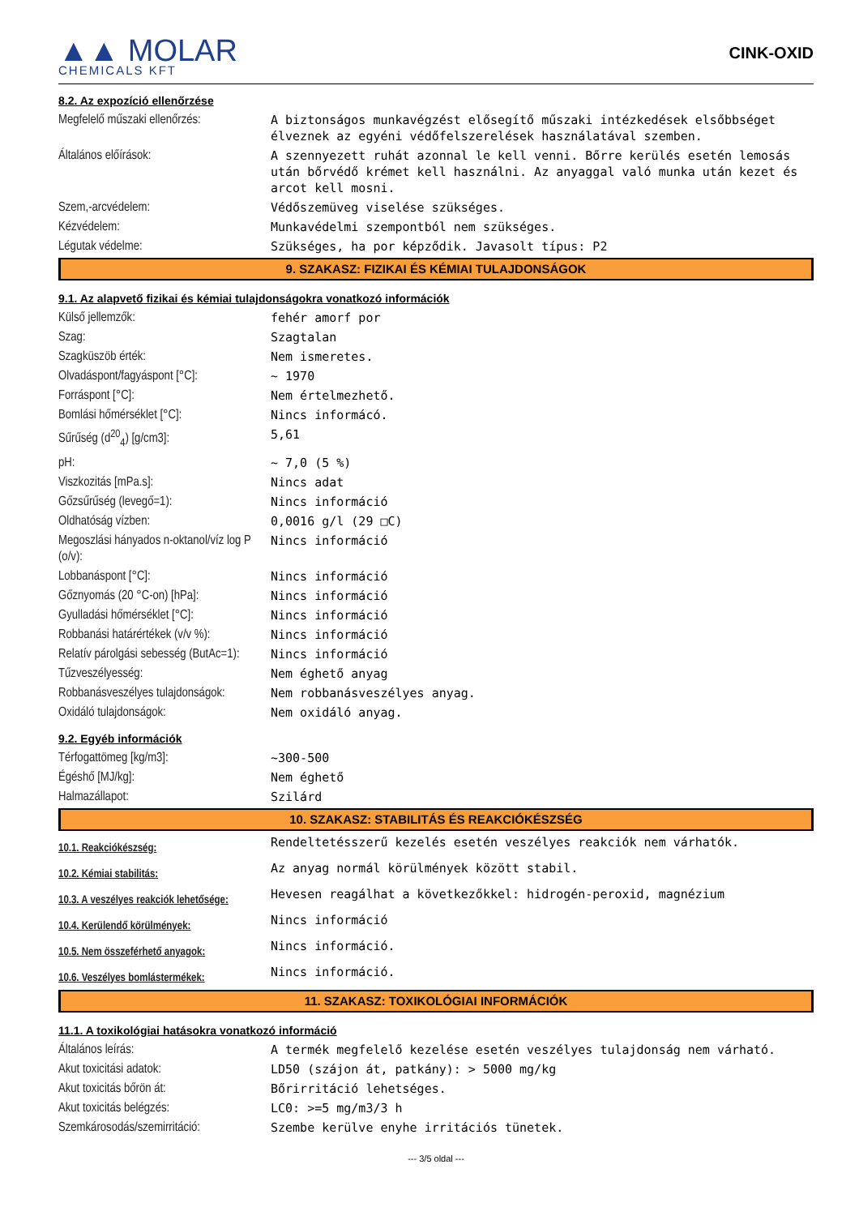▲▲ MOLAR
CHEMICALS KFT
CINK-OXID
| 8.2. Az expozíció ellenőrzése | |
| Megfelelő műszaki ellenőrzés: | A biztonságos munkavégzést elősegítő műszaki intézkedések elsőbbséget élveznek az egyéni védőfelszerelések használatával szemben. |
| Általános előírások: | A szennyezett ruhát azonnal le kell venni. Bőrre kerülés esetén lemosás után bőrvédő krémet kell használni. Az anyaggal való munka után kezet és arcot kell mosni. |
| Szem,-arcvédelem: | Védőszemüveg viselése szükséges. |
| Kézvédelem: | Munkavédelmi szempontból nem szükséges. |
| Légutak védelme: | Szükséges, ha por képződik. Javasolt típus: P2 |
| 9. SZAKASZ: FIZIKAI ÉS KÉMIAI TULAJDONSÁGOK | |
| 9.1. Az alapvető fizikai és kémiai tulajdonságokra vonatkozó információk | |
| Külső jellemzők: | fehér amorf por |
| Szag: | Szagtalan |
| Szagküszöb érték: | Nem ismeretes. |
| Olvadáspont/fagyáspont [°C]: | ~ 1970 |
| Forráspont [°C]: | Nem értelmezhető. |
| Bomlási hőmérséklet [°C]: | Nincs informácó. |
| Sűrűség (d<sup>20</sup><sub>4</sub>) [g/cm3]: | 5,61 |
| pH: | ~ 7,0 (5 %) |
| Viszkozitás [mPa.s]: | Nincs adat |
| Gőzsűrűség (levegő=1): | Nincs információ |
| Oldhatóság vízben: | 0,0016 g/l (29 □C) |
| Megoszlási hányados n-oktanol/víz log P (o/v): | Nincs információ |
| Lobbanáspont [°C]: | Nincs információ |
| Gőznyomás (20 °C-on) [hPa]: | Nincs információ |
| Gyulladási hőmérséklet [°C]: | Nincs információ |
| Robbanási határértékek (v/v %): | Nincs információ |
| Relatív párolgási sebesség (ButAc=1): | Nincs információ |
| Tűzveszélyesség: | Nem éghető anyag |
| Robbanásveszélyes tulajdonságok: | Nem robbanásveszélyes anyag. |
| Oxidáló tulajdonságok: | Nem oxidáló anyag. |
| 9.2. Egyéb információk | |
| Térfogattömeg [kg/m3]: | ~300-500 |
| Égéshő [MJ/kg]: | Nem éghető |
| Halmazállapot: | Szilárd |
| 10. SZAKASZ: STABILITÁS ÉS REAKCIÓKÉSZSÉG | |
| 10.1. Reakciókészség: | Rendeltetésszerű kezelés esetén veszélyes reakciók nem várhatók. |
| 10.2. Kémiai stabilitás: | Az anyag normál körülmények között stabil. |
| 10.3. A veszélyes reakciók lehetősége: | Hevesen reagálhat a következőkkel: hidrogén-peroxid, magnézium |
| 10.4. Kerülendő körülmények: | Nincs információ |
| 10.5. Nem összeférhető anyagok: | Nincs információ. |
| 10.6. Veszélyes bomlástermékek: | Nincs információ. |
| 11. SZAKASZ: TOXIKOLÓGIAI INFORMÁCIÓK | |
| 11.1. A toxikológiai hatásokra vonatkozó információ | |
| Általános leírás: | A termék megfelelő kezelése esetén veszélyes tulajdonság nem várható. |
| Akut toxicitási adatok: | LD50 (szájon át, patkány): > 5000 mg/kg |
| Akut toxicitás bőrön át: | Bőrirritáció lehetséges. |
| Akut toxicitás belégzés: | LC0: >=5 mg/m3/3 h |
| Szemkárosodás/szemirritáció: | Szembe kerülve enyhe irritációs tünetek. |
--- 3/5 oldal ---